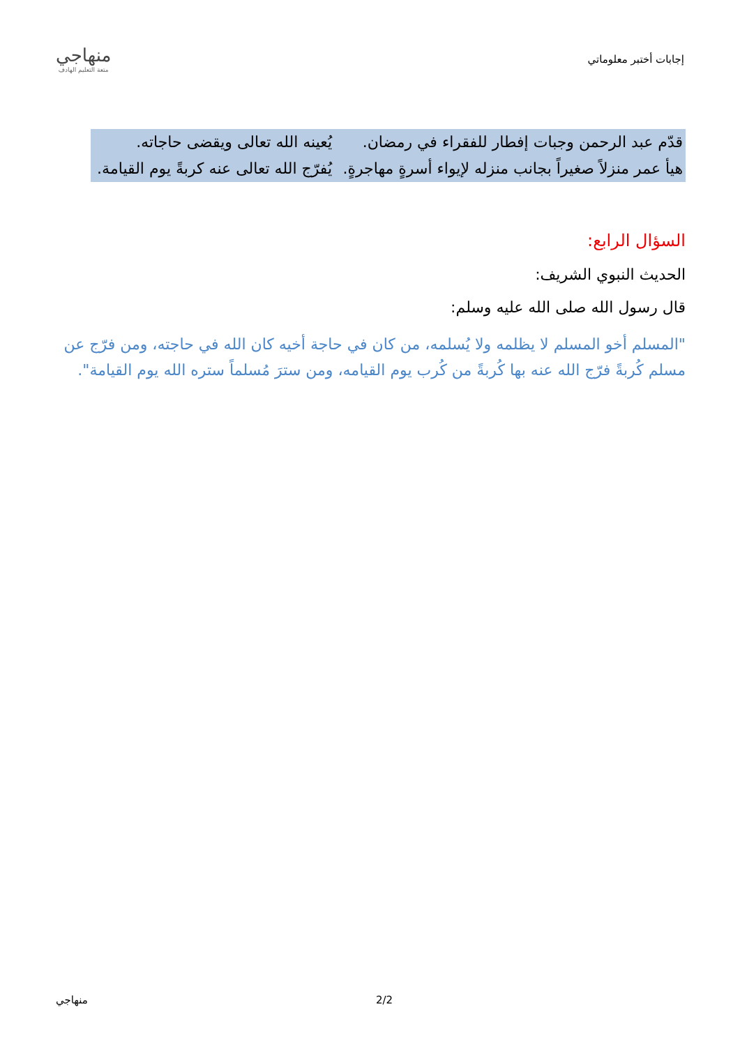إجابات أختبر معلوماتي
منهاجي
متعة التعليم الهادف
| قدّم عبد الرحمن وجبات إفطار للفقراء في رمضان. | يُعينه الله تعالى ويقضى حاجاته. |
| هيأ عمر منزلاً صغيراً بجانب منزله لإيواء أسرةٍ مهاجرةٍ. | يُفرّج الله تعالى عنه كربةً يوم القيامة. |
السؤال الرابع:
الحديث النبوي الشريف:
قال رسول الله صلى الله عليه وسلم:
"المسلم أخو المسلم لا يظلمه ولا يُسلمه، من كان في حاجة أخيه كان الله في حاجته، ومن فرّج عن مسلم كُربةً فرّج الله عنه بها كُربةً من كُرب يوم القيامه، ومن سترَ مُسلماً ستره الله يوم القيامة".
2/2 منهاجي